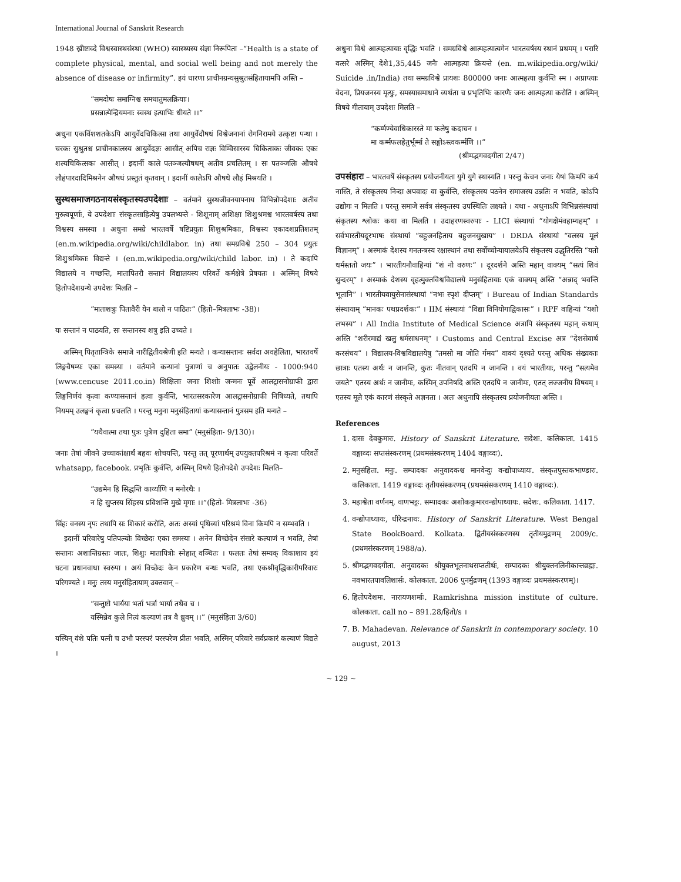International Journal of Sanskrit Research
1948 ख्रीष्टाव्दे विश्वस्वास्थसंस्था (WHO) स्वास्थ्यस्य संज्ञा निरूपिता –“Health is a state of complete physical, mental, and social well being and not merely the absence of disease or infirmity”. इयं धारणा प्राचीनग्रन्थसुश्रुतसंहितायामपि अस्ति –
“समदोषः समाग्निश्च समधातुमलक्रियाः।
प्रसन्नात्मेन्द्रियमनाः स्वस्थ इत्याभिः धीयते ।।”
अधुना एकविंशशतकेऽपि आयुर्वेदचिकित्सा तथा आयुर्वेदौषधं विश्वेजनानां रोगनिरामये उत्कृष्टा पन्था । चरकः सुश्रुतश्च प्राचीनकालस्य आयुर्वेदज्ञः आसीत् अपिच राज्ञः विम्विसारस्य चिकित्सकः जीवकः एकः शल्यचिकित्सकः आसीत् । इदानीं काले पतञ्जल्यौषधम् अतीव प्रचलितम् । सः पतञ्जलिः औषधे लौहंपारदादिमिश्रनेन औषधं प्रस्तुतं कृतवान् । इदानीं कालेऽपि औषधे लौहं मिश्रयति ।
सुस्थसमाजगठनायसंस्कृतस्यउपदेशाः
– वर्तमाने सुस्थजीवनयापनाय विभिन्नोपदेशाः अतीव गुरुत्वपूर्णाः, ये उपदेशाः संस्कृतसाहित्येषु उपलभ्यन्ते - शिशूनाम् अशिक्षा शिशुश्रमश्च भारतवर्षस्य तथा विश्वस्य समस्या । अधुना समग्रे भारतवर्षे षष्टिप्रयुतः शिशुश्रमिकाः, विश्वस्य एकादशप्रतिशतम् (en.m.wikipedia.org/wiki/childlabor. in) तथा समग्रविश्वे 250 – 304 प्रयुतः शिशुश्रमिकाः विद्यन्ते । (en.m.wikipedia.org/wiki/child labor. in) । ते कदापि विद्यालये न गच्छन्ति, मातापितरौ सन्तानं विद्यालयस्य परिवर्ते कर्मक्षेत्रे प्रेषयतः । अस्मिन् विषये हितोपदेशग्रन्थे उपदेशः मिलति –
“माताशत्रुः पितावैरी येन बालो न पाठितः” (हितो–मित्रलाभः -38)।
यः सन्तानं न पाठयति, सः सन्तानस्य शत्रु इति उच्यते ।
अस्मिन् पितृतान्त्रिके समाजे नारीद्वितीयश्रेणी इति मन्यते । कन्यासन्तानः सर्वदा अवहेलिता, भारतवर्षे लिङ्गवैषम्यः एका समस्या । वर्तमाने कन्यानां पुत्राणां च अनुपातः उद्वेलनीयः - 1000:940 (www.cencuse 2011.co.in) शिक्षिताः जनाः शिशोः जन्मनः पूर्वे आलट्रासनोग्राफी द्वारा लिङ्गनिर्णयं कृत्वा कण्यासन्तानं हत्वा कुर्वन्ति, भारतसरकारेण आलट्रासनोग्राफी निषिध्यते, तथापि नियमम् उलङ्घनं कृत्वा प्रचलति । परन्तु मनुना मनुसंहितायां कन्यासन्तानं पुत्रसम इति मन्यते –
“यथैवात्मा तथा पुत्रः पुत्रेण दुहिता समा” (मनुसंहिता- 9/130)।
जनाः तेषां जीवने उच्चाकांक्षार्थं बहवः शोचयन्ति, परन्तु तत् पूरणार्थम् उपयुक्तपरिश्रमं न कृत्वा परिवर्ते whatsapp, facebook. प्रभृतिः कुर्वन्ति, अस्मिन् विषये हितोपदेशे उपदेशः मिलति–
“उद्यमेन हि सिद्धन्ति कार्य्याणि न मनोरथैः ।
न हि सुप्तस्य सिंहस्य प्रविशन्ति मुखे मृगाः ।।”(हितो- मित्रलाभः -36)
सिंहः वनस्य नृपः तथापि सः शिकारं करोति, अतः अस्यां पृथिव्यां परिश्रमं विना किमपि न सम्भवति ।
इदानीं परिवारेषु पतिपत्न्योः विच्छेदः एका समस्या । अनेन विच्छेदेन संसारे कल्याणं न भवति, तेषां सन्तानः अशान्तिग्रस्तः जातः, शिशुः मातापित्रोः स्नेहात् वञ्चितः । फलतः तेषां सम्यक् विकाशाय इयं घटना प्रधानवाधा स्वरुपा । अयं विच्छेदः केन प्रकारेण बन्धः भवति, तथा एकश्रीवृद्धिकारीपरिवारः परिगण्यते । मनुः तस्य मनुसंहितायाम् उक्तवान् –
“सन्तुष्टो भार्यया भर्ता भर्त्रा भार्या तथैव च ।
यस्मिन्नेव कुले नित्यं कल्याणं तत्र वै ध्रुवम् ।।” (मनुसंहिता 3/60)
यस्यिन् वंशे पतिः पत्नी च उभौ परस्परं परस्परेण प्रीतः भवति, अस्मिन् परिवारे सर्वप्रकारं कल्याणं विद्यते ।
अधुना विश्वे आत्महत्यायाः वृद्धिः भवति । समग्रविश्वे आत्महत्यात्यगेन भारतवर्षस्य स्थानं प्रथमम् । परारि वत्सरे अस्मिन् देशे1,35,445 जनैः आत्महत्या क्रियन्ते (en. m.wikipedia.org/wiki/ Suicide .in/India) तथा समग्रविश्वे प्रायशः 800000 जनाः आत्महत्या कुर्वन्ति स्म । अप्राप्त्याः वेदना, प्रियजनस्य मृत्युः, समस्यासमाधाने व्यर्थता च प्रभृतिभिः कारणैः जनः आत्महत्या करोति । अस्मिन् विषये गीतायाम् उपदेशः मिलति –
“कर्म्मण्येवाधिकारस्ते मा फलेषु कदाचन ।
मा कर्म्मफलहेतुर्भूर्म्मा ते सङ्गोऽस्त्वकर्म्मणि ।।”
(श्रीमद्भगवदगीता 2/47)
उपसंहारः
– भारतवर्षे संस्कृतस्य प्रयोजनीयता युगे युगे स्थास्यति । परन्तु केचन जनाः येषां किमपि कर्म नास्ति, ते संस्कृतस्य निन्दा अपवादः वा कुर्वन्ति, संस्कृतस्य पठनेन समाजस्य उन्नतिः न भवति, कोऽपि उद्योगः न मिलति । परन्तु समाजे सर्वत्र संस्कृतस्य उपस्थितिः लक्ष्यते । यथा - अधुनाऽपि विभिन्नसंस्थायां संकृतस्य श्लोकः कथा वा मिलति । उदाहरणस्वरुपाः - LICI संस्थायां “योगक्षेमंवहाम्यहम्” । सर्वभारतीयदूरभाषः संस्थायां “बहुजनहिताय बहुजनसुखाय” । DRDA संस्थायां “वलस्य मूलं विज्ञानम्” । अस्माकं देशस्य गनतन्त्रस्य रक्षास्थानं तथा सर्वोच्चोन्यायालयेऽपि संकृतस्य उद्धृतिरस्ति “यतो धर्मस्ततो जयः” । भारतीयनौवाहिन्यां “शं नो वरुणः” । दूरदर्शने अस्ति महान् वाक्यम् “सत्यं शिवं सुन्दरम्” । अस्माकं देशस्य वृहत्मुक्तविश्वविद्यालये मनुसंहितायाः एकं वाक्यम् अस्ति “अन्नाद् भवन्ति भूतानि” । भारतीयवायुसेनासंस्थायां “नभः स्पृशं दीप्तम्” । Bureau of Indian Standards संस्थायाम् “मानकः पथप्रदर्शकः” । IIM संस्थायां “विद्या विनियोगाद्विकासः” । RPF वाहिन्यां “यशो लभस्य” । All India Institute of Medical Science अत्रापि संस्कृतस्य महान् कथाम् अस्ति “शरीरमाद्यं खलु धर्मसाधनम्” । Customs and Central Excise अत्र “देशसेवार्थ करसंचय” । विद्यालय-विश्वविद्यालयेषु “तमसो मा जोति र्गमय” वाक्यं दृश्यते परन्तु अधिक संख्यकाः छात्राः एतस्य अर्थः न जानन्ति, कुतः नीतवान् एतदपि न जानन्ति । वयं भारतीयाः, परन्तु “सत्यमेव जयते” एतस्य अर्थः न जानीमः, कस्मिन् उपनिषदि अस्ति एतदपि न जानीमः, एतत् लज्जनीय विषयम् । एतस्य मूले एकं कारणं संस्कृते अज्ञनता । अतः अधुनापि संस्कृतस्य प्रयोजनीयता अस्ति ।
References
1. दासः देवकुमारः. History of Sanskrit Literature. सदेशः. कलिकाता. 1415 वङ्गाव्दः सप्तसंस्करणम् (प्रथमसंस्करणम् 1404 वङ्गाव्दः).
2. मनुसंहिता. मनुः. सम्पादकः अनुवादकश्च मानवेन्दुः वन्द्योपाध्यायः. संस्कृतपुस्तकभाण्डारः. कलिकाता. 1419 वङ्गाव्दः तृतीयसंस्करणम् (प्रथमसंसकरणम् 1410 वङ्गाव्दः).
3. महाश्वेता वर्णनम्. वाणभट्टः. सम्पादकः अशोककुमारवन्द्योपाध्यायः. सदेशः. कलिकाता. 1417.
4. वन्द्योपाध्यायः, धीरेन्द्रनाथः. History of Sanskrit Literature. West Bengal State BookBoard. Kolkata. द्वितीयसंस्करणस्य तृतीयमुद्रणम् 2009/c. (प्रथमसंस्करणम् 1988/a).
5. श्रीमद्भगवदगीता. अनुवादकः श्रीयुक्तभूतनाथसप्ततीर्थः, सम्पादकः श्रीयुक्तनलिनीकान्तव्रह्मः. नवभारतपावलिशार्सः. कोलकाता. 2006 पुनर्मुद्रणम् (1393 वङ्गाव्दः प्रथमसंस्करणम्)।
6. हितोपदेशमः. नारायणशर्माः. Ramkrishna mission institute of culture. कोलकाता. call no – 891.28/हितो/s ।
7. B. Mahadevan. Relevance of Sanskrit in contemporary society. 10 august, 2013
~ 129 ~